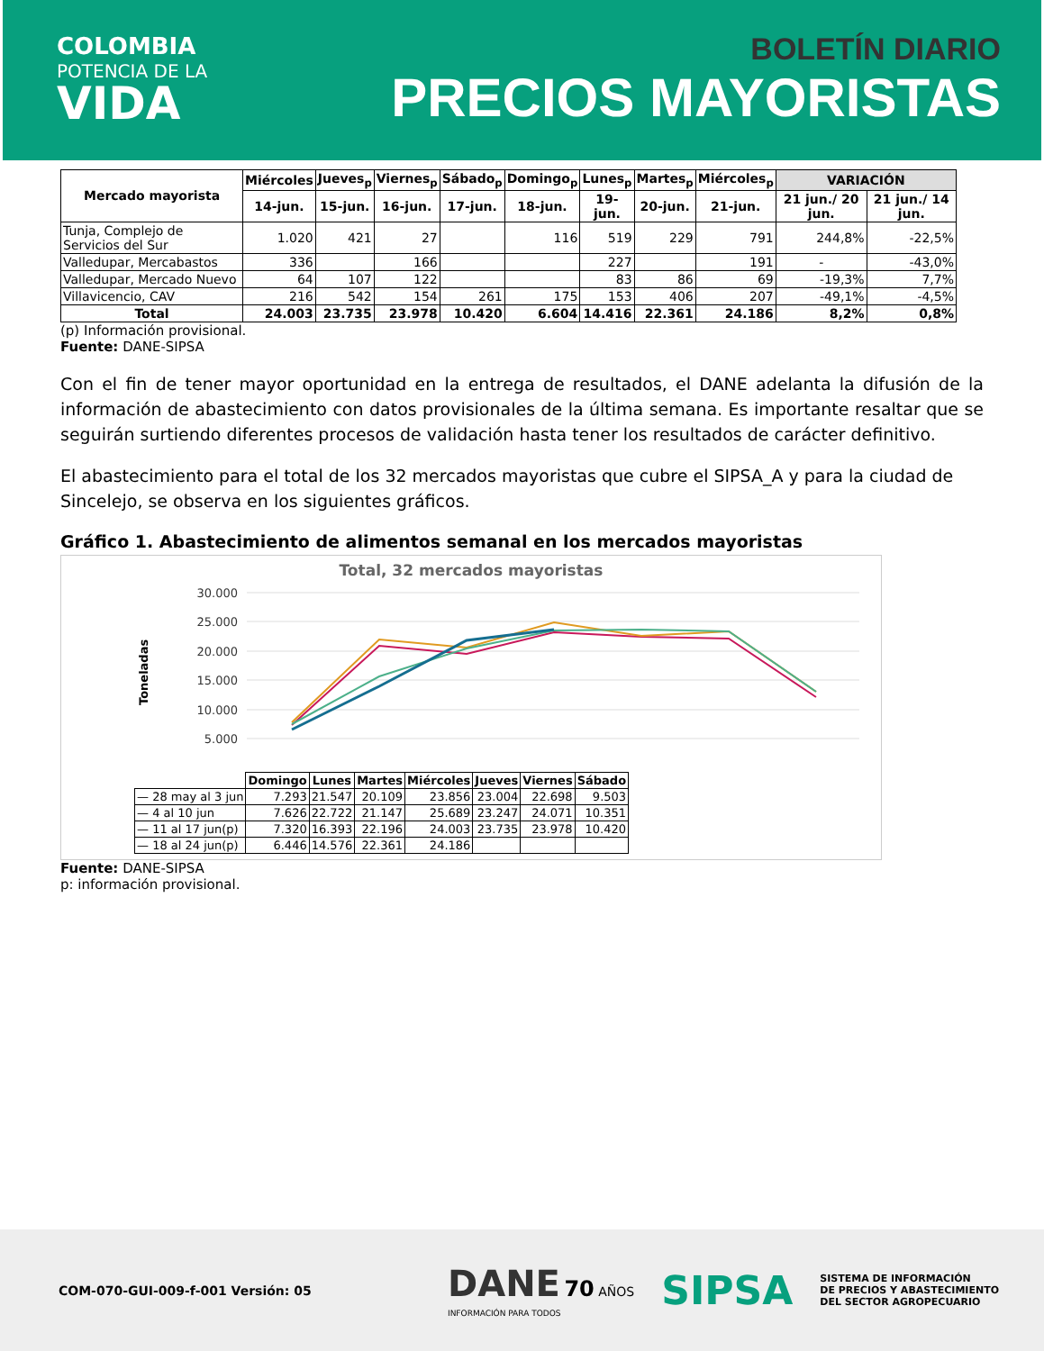COLOMBIA
POTENCIA DE LA
VIDA
BOLETÍN DIARIO
PRECIOS MAYORISTAS
| Mercado mayorista | Miércoles | Jueves<sub>p</sub> | Viernes<sub>p</sub> | Sábado<sub>p</sub> | Domingo<sub>p</sub> | Lunes<sub>p</sub> | Martes<sub>p</sub> | Miércoles<sub>p</sub> | VARIACIÓN | |
| --- | --- | --- | --- | --- | --- | --- | --- | --- | --- | --- |
| | 14-jun. | 15-jun. | 16-jun. | 17-jun. | 18-jun. | 19-jun. | 20-jun. | 21-jun. | 21 jun./ 20 jun. | 21 jun./ 14 jun. |
| Tunja, Complejo de Servicios del Sur | 1.020 | 421 | 27 | | 116 | 519 | 229 | 791 | 244,8% | -22,5% |
| Valledupar, Mercabastos | 336 | | 166 | | | 227 | | 191 | - | -43,0% |
| Valledupar, Mercado Nuevo | 64 | 107 | 122 | | | 83 | 86 | 69 | -19,3% | 7,7% |
| Villavicencio, CAV | 216 | 542 | 154 | 261 | 175 | 153 | 406 | 207 | -49,1% | -4,5% |
| Total | 24.003 | 23.735 | 23.978 | 10.420 | 6.604 | 14.416 | 22.361 | 24.186 | 8,2% | 0,8% |
(p) Información provisional.
Fuente: DANE-SIPSA
Con el fin de tener mayor oportunidad en la entrega de resultados, el DANE adelanta la difusión de la información de abastecimiento con datos provisionales de la última semana. Es importante resaltar que se seguirán surtiendo diferentes procesos de validación hasta tener los resultados de carácter definitivo.
El abastecimiento para el total de los 32 mercados mayoristas que cubre el SIPSA_A y para la ciudad de Sincelejo, se observa en los siguientes gráficos.
Gráfico 1. Abastecimiento de alimentos semanal en los mercados mayoristas
Total, 32 mercados mayoristas
Toneladas
30.000
25.000
20.000
15.000
10.000
5.000
| | Domingo | Lunes | Martes | Miércoles | Jueves | Viernes | Sábado |
| — 28 may al 3 jun | 7.293 | 21.547 | 20.109 | 23.856 | 23.004 | 22.698 | 9.503 |
| — 4 al 10 jun | 7.626 | 22.722 | 21.147 | 25.689 | 23.247 | 24.071 | 10.351 |
| — 11 al 17 jun(p) | 7.320 | 16.393 | 22.196 | 24.003 | 23.735 | 23.978 | 10.420 |
| — 18 al 24 jun(p) | 6.446 | 14.576 | 22.361 | 24.186 | | | |
Fuente: DANE-SIPSA
p: información provisional.
COM-070-GUI-009-f-001 Versión: 05
DANE 70 AÑOS
INFORMACIÓN PARA TODOS
SIPSA
SISTEMA DE INFORMACIÓN
DE PRECIOS Y ABASTECIMIENTO
DEL SECTOR AGROPECUARIO